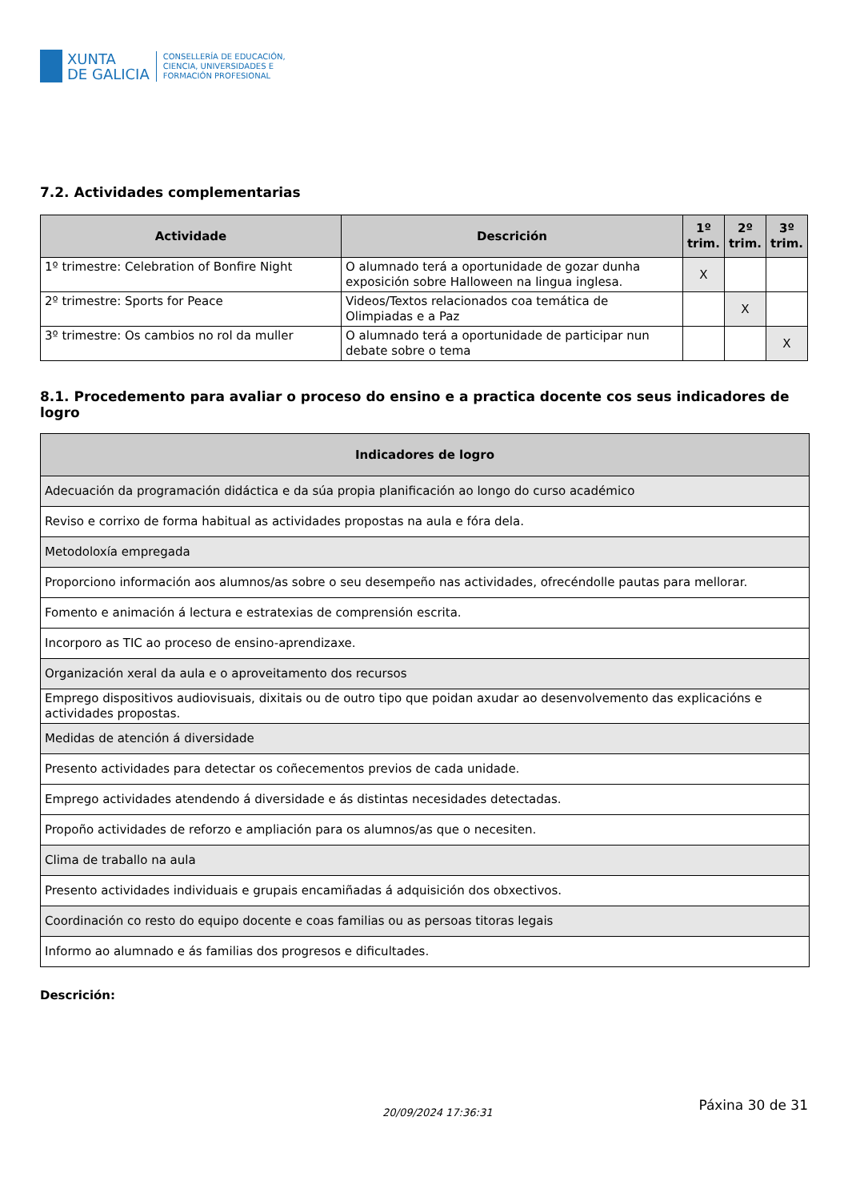XUNTA
DE GALICIA
CONSELLERÍA DE EDUCACIÓN,
CIENCIA, UNIVERSIDADES E
FORMACIÓN PROFESIONAL
7.2. Actividades complementarias
| Actividade | Descrición | 1º trim. | 2º trim. | 3º trim. |
| --- | --- | --- | --- | --- |
| 1º trimestre: Celebration of Bonfire Night | O alumnado terá a oportunidade de gozar dunha exposición sobre Halloween na lingua inglesa. | X | | |
| 2º trimestre: Sports for Peace | Videos/Textos relacionados coa temática de Olimpiadas e a Paz | | X | |
| 3º trimestre: Os cambios no rol da muller | O alumnado terá a oportunidade de participar nun debate sobre o tema | | | X |
8.1. Procedemento para avaliar o proceso do ensino e a practica docente cos seus indicadores de logro
| Indicadores de logro |
| --- |
| Adecuación da programación didáctica e da súa propia planificación ao longo do curso académico |
| Reviso e corrixo de forma habitual as actividades propostas na aula e fóra dela. |
| Metodoloxía empregada |
| Proporciono información aos alumnos/as sobre o seu desempeño nas actividades, ofrecéndolle pautas para mellorar. |
| Fomento e animación á lectura e estratexias de comprensión escrita. |
| Incorporo as TIC ao proceso de ensino-aprendizaxe. |
| Organización xeral da aula e o aproveitamento dos recursos |
| Emprego dispositivos audiovisuais, dixitais ou de outro tipo que poidan axudar ao desenvolvemento das explicacións e actividades propostas. |
| Medidas de atención á diversidade |
| Presento actividades para detectar os coñecementos previos de cada unidade. |
| Emprego actividades atendendo á diversidade e ás distintas necesidades detectadas. |
| Propoño actividades de reforzo e ampliación para os alumnos/as que o necesiten. |
| Clima de traballo na aula |
| Presento actividades individuais e grupais encamiñadas á adquisición dos obxectivos. |
| Coordinación co resto do equipo docente e coas familias ou as persoas titoras legais |
| Informo ao alumnado e ás familias dos progresos e dificultades. |
Descrición:
20/09/2024 17:36:31
Páxina 30 de 31